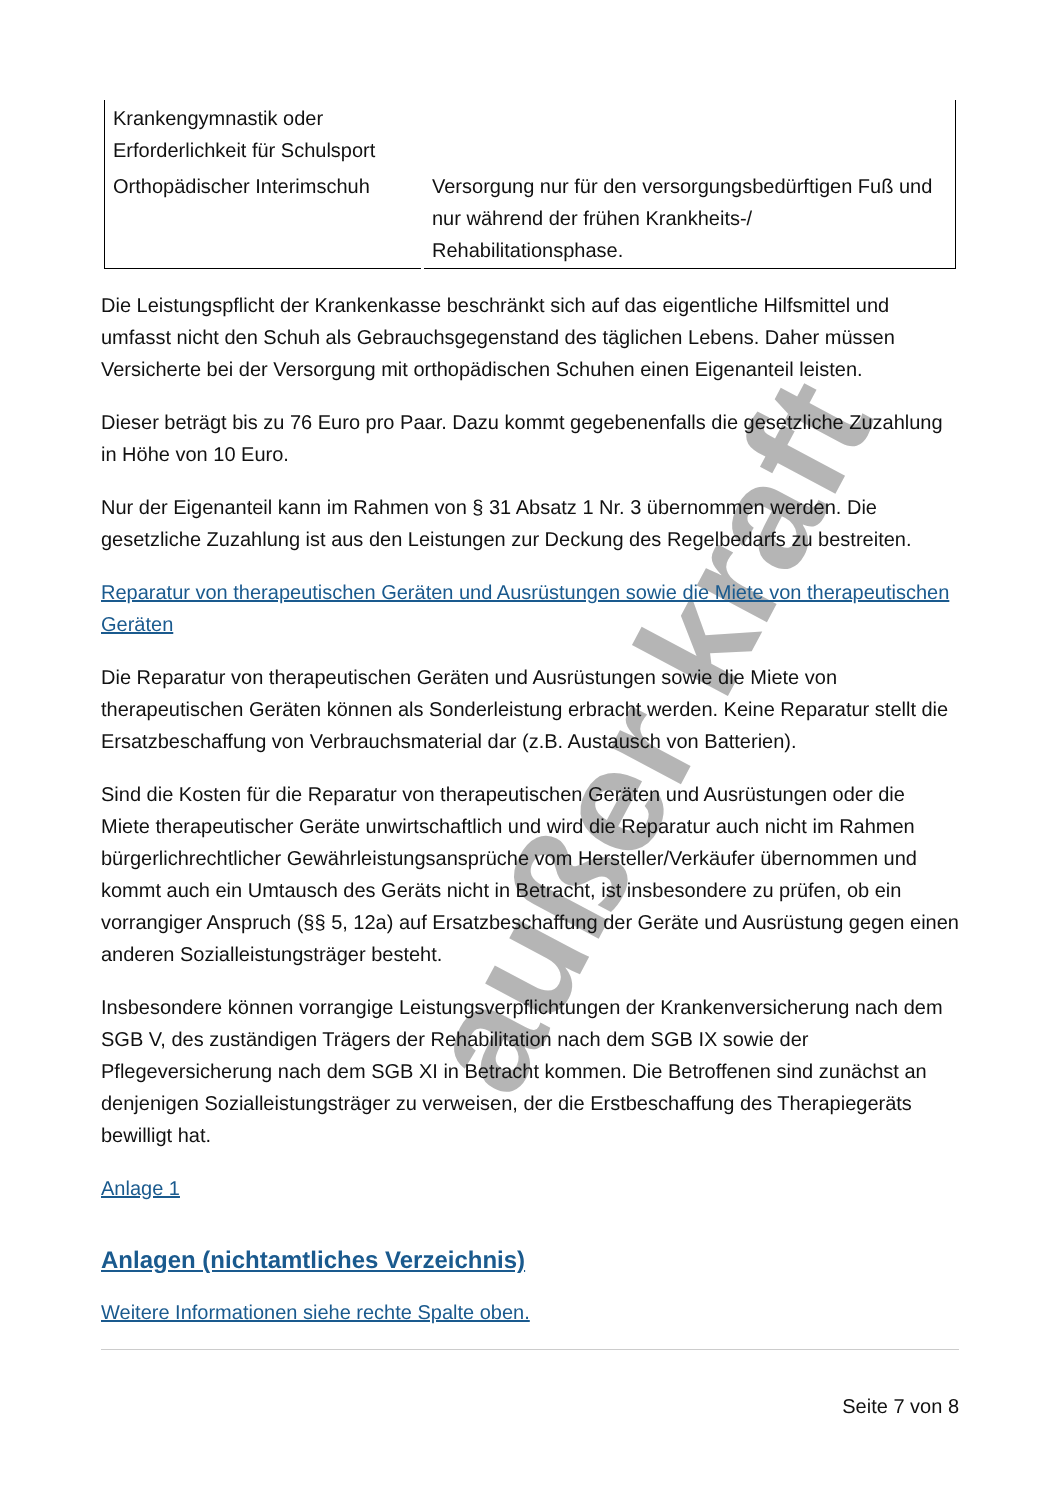außer kraft
| Krankengymnastik oder Erforderlichkeit für Schulsport | |
| Orthopädischer Interimschuh | Versorgung nur für den versorgungsbedürftigen Fuß und nur während der frühen Krankheits-/ Rehabilitationsphase. |
Die Leistungspflicht der Krankenkasse beschränkt sich auf das eigentliche Hilfsmittel und umfasst nicht den Schuh als Gebrauchsgegenstand des täglichen Lebens. Daher müssen Versicherte bei der Versorgung mit orthopädischen Schuhen einen Eigenanteil leisten.
Dieser beträgt bis zu 76 Euro pro Paar. Dazu kommt gegebenenfalls die gesetzliche Zuzahlung in Höhe von 10 Euro.
Nur der Eigenanteil kann im Rahmen von § 31 Absatz 1 Nr. 3 übernommen werden. Die gesetzliche Zuzahlung ist aus den Leistungen zur Deckung des Regelbedarfs zu bestreiten.
Reparatur von therapeutischen Geräten und Ausrüstungen sowie die Miete von therapeutischen Geräten
Die Reparatur von therapeutischen Geräten und Ausrüstungen sowie die Miete von therapeutischen Geräten können als Sonderleistung erbracht werden. Keine Reparatur stellt die Ersatzbeschaffung von Verbrauchsmaterial dar (z.B. Austausch von Batterien).
Sind die Kosten für die Reparatur von therapeutischen Geräten und Ausrüstungen oder die Miete therapeutischer Geräte unwirtschaftlich und wird die Reparatur auch nicht im Rahmen bürgerlichrechtlicher Gewährleistungsansprüche vom Hersteller/Verkäufer übernommen und kommt auch ein Umtausch des Geräts nicht in Betracht, ist insbesondere zu prüfen, ob ein vorrangiger Anspruch (§§ 5, 12a) auf Ersatzbeschaffung der Geräte und Ausrüstung gegen einen anderen Sozialleistungsträger besteht.
Insbesondere können vorrangige Leistungsverpflichtungen der Krankenversicherung nach dem SGB V, des zuständigen Trägers der Rehabilitation nach dem SGB IX sowie der Pflegeversicherung nach dem SGB XI in Betracht kommen. Die Betroffenen sind zunächst an denjenigen Sozialleistungsträger zu verweisen, der die Erstbeschaffung des Therapiegeräts bewilligt hat.
Anlage 1
Anlagen (nichtamtliches Verzeichnis)
Weitere Informationen siehe rechte Spalte oben.
Seite 7 von 8